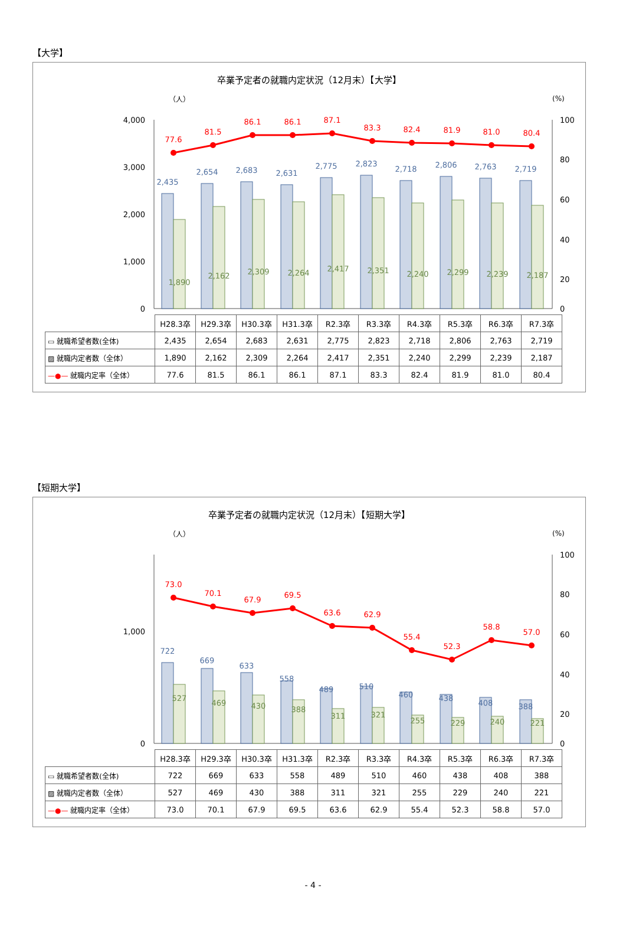【大学】
卒業予定者の就職内定状況（12月末）【大学】
（人）
(%)
4,000
3,000
2,000
1,000
0
100
80
60
40
20
0
77.6
81.5
86.1
86.1
87.1
83.3
82.4
81.9
81.0
80.4
2,435
2,654
2,683
2,631
2,775
2,823
2,718
2,806
2,763
2,719
1,890
2,162
2,309
2,264
2,417
2,351
2,240
2,299
2,239
2,187
| | H28.3卒 | H29.3卒 | H30.3卒 | H31.3卒 | R2.3卒 | R3.3卒 | R4.3卒 | R5.3卒 | R6.3卒 | R7.3卒 |
| --- | --- | --- | --- | --- | --- | --- | --- | --- | --- | --- |
| ▭ 就職希望者数(全体) | 2,435 | 2,654 | 2,683 | 2,631 | 2,775 | 2,823 | 2,718 | 2,806 | 2,763 | 2,719 |
| ▨ 就職内定者数（全体） | 1,890 | 2,162 | 2,309 | 2,264 | 2,417 | 2,351 | 2,240 | 2,299 | 2,239 | 2,187 |
| —●— 就職内定率（全体） | 77.6 | 81.5 | 86.1 | 86.1 | 87.1 | 83.3 | 82.4 | 81.9 | 81.0 | 80.4 |
【短期大学】
卒業予定者の就職内定状況（12月末）【短期大学】
（人）
(%)
1,000
0
100
80
60
40
20
0
73.0
70.1
67.9
69.5
63.6
62.9
55.4
52.3
58.8
57.0
722
669
633
558
489
510
460
438
408
388
527
469
430
388
311
321
255
229
240
221
| | H28.3卒 | H29.3卒 | H30.3卒 | H31.3卒 | R2.3卒 | R3.3卒 | R4.3卒 | R5.3卒 | R6.3卒 | R7.3卒 |
| --- | --- | --- | --- | --- | --- | --- | --- | --- | --- | --- |
| ▭ 就職希望者数(全体) | 722 | 669 | 633 | 558 | 489 | 510 | 460 | 438 | 408 | 388 |
| ▨ 就職内定者数（全体） | 527 | 469 | 430 | 388 | 311 | 321 | 255 | 229 | 240 | 221 |
| —●— 就職内定率（全体） | 73.0 | 70.1 | 67.9 | 69.5 | 63.6 | 62.9 | 55.4 | 52.3 | 58.8 | 57.0 |
- 4 -